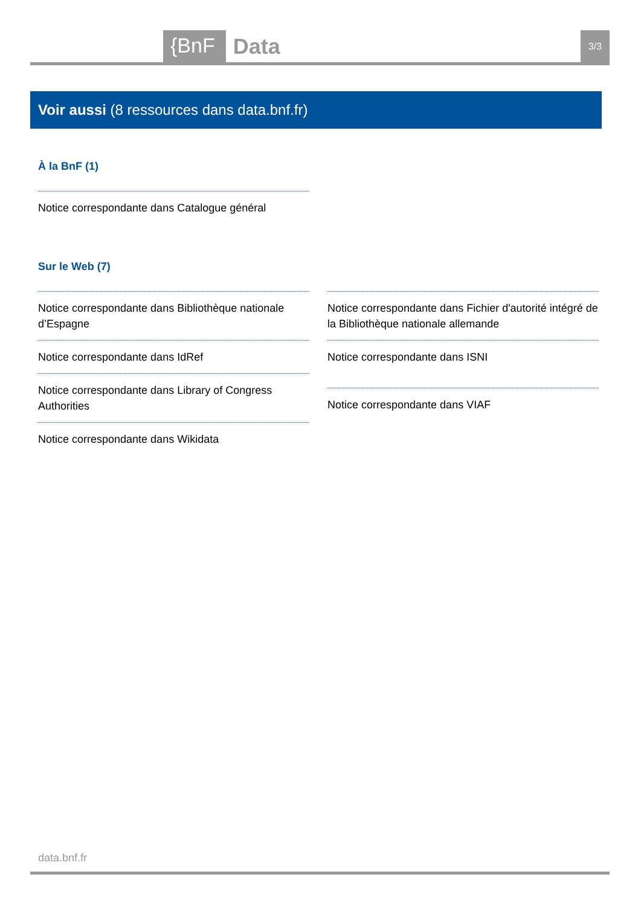{BnF Data 3/3
Voir aussi (8 ressources dans data.bnf.fr)
À la BnF (1)
Notice correspondante dans Catalogue général
Sur le Web (7)
Notice correspondante dans Bibliothèque nationale d’Espagne
Notice correspondante dans IdRef
Notice correspondante dans Library of Congress Authorities
Notice correspondante dans Wikidata
Notice correspondante dans Fichier d'autorité intégré de la Bibliothèque nationale allemande
Notice correspondante dans ISNI
Notice correspondante dans VIAF
data.bnf.fr